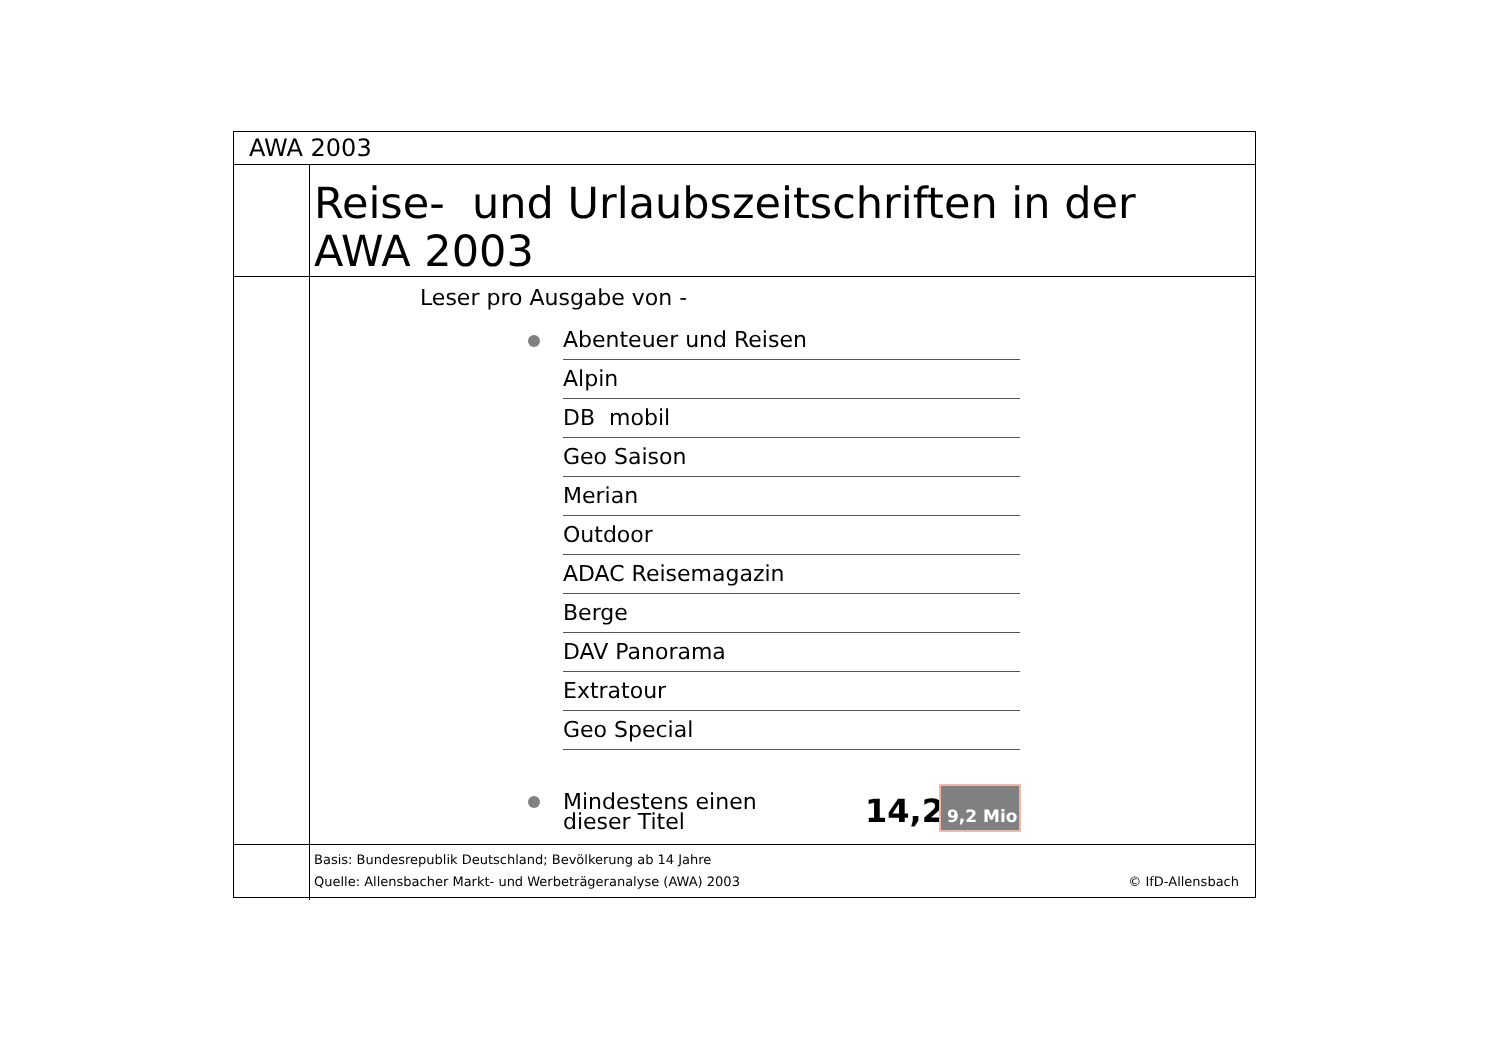AWA 2003
Reise- und Urlaubszeitschriften in der
AWA 2003
Leser pro Ausgabe von -
Abenteuer und Reisen
Alpin
DB mobil
Geo Saison
Merian
Outdoor
ADAC Reisemagazin
Berge
DAV Panorama
Extratour
Geo Special
Mindestens einen
dieser Titel
14,2 9,2 Mio
Basis: Bundesrepublik Deutschland; Bevölkerung ab 14 Jahre
Quelle: Allensbacher Markt- und Werbeträgeranalyse (AWA) 2003 © IfD-Allensbach